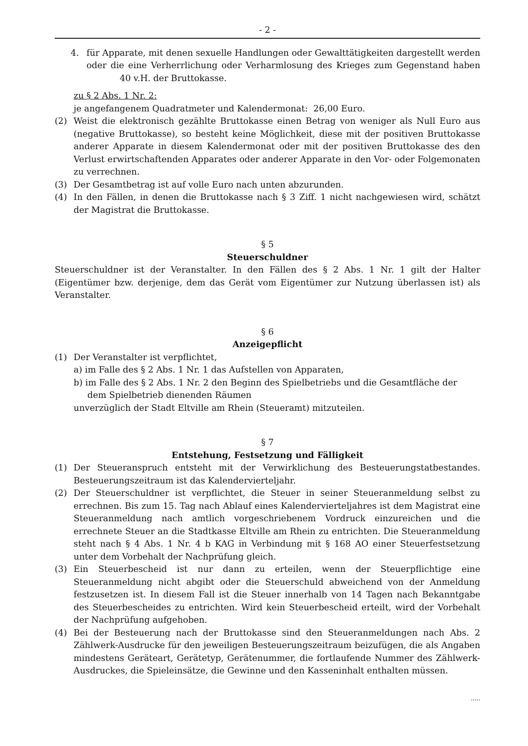- 2 -
4. für Apparate, mit denen sexuelle Handlungen oder Gewalttätigkeiten dargestellt werden oder die eine Verherrlichung oder Verharmlosung des Krieges zum Gegenstand haben 40 v.H. der Bruttokasse.
zu § 2 Abs. 1 Nr. 2:
je angefangenem Quadratmeter und Kalendermonat: 26,00 Euro.
(2) Weist die elektronisch gezählte Bruttokasse einen Betrag von weniger als Null Euro aus (negative Bruttokasse), so besteht keine Möglichkeit, diese mit der positiven Bruttokasse anderer Apparate in diesem Kalendermonat oder mit der positiven Bruttokasse des den Verlust erwirtschaftenden Apparates oder anderer Apparate in den Vor- oder Folgemonaten zu verrechnen.
(3) Der Gesamtbetrag ist auf volle Euro nach unten abzurunden.
(4) In den Fällen, in denen die Bruttokasse nach § 3 Ziff. 1 nicht nachgewiesen wird, schätzt der Magistrat die Bruttokasse.
§ 5
Steuerschuldner
Steuerschuldner ist der Veranstalter. In den Fällen des § 2 Abs. 1 Nr. 1 gilt der Halter (Eigentümer bzw. derjenige, dem das Gerät vom Eigentümer zur Nutzung überlassen ist) als Veranstalter.
§ 6
Anzeigepflicht
(1) Der Veranstalter ist verpflichtet,
a) im Falle des § 2 Abs. 1 Nr. 1 das Aufstellen von Apparaten,
b) im Falle des § 2 Abs. 1 Nr. 2 den Beginn des Spielbetriebs und die Gesamtfläche der
dem Spielbetrieb dienenden Räumen
unverzüglich der Stadt Eltville am Rhein (Steueramt) mitzuteilen.
§ 7
Entstehung, Festsetzung und Fälligkeit
(1) Der Steueranspruch entsteht mit der Verwirklichung des Besteuerungstatbestandes. Besteuerungszeitraum ist das Kalendervierteljahr.
(2) Der Steuerschuldner ist verpflichtet, die Steuer in seiner Steueranmeldung selbst zu errechnen. Bis zum 15. Tag nach Ablauf eines Kalendervierteljahres ist dem Magistrat eine Steueranmeldung nach amtlich vorgeschriebenem Vordruck einzureichen und die errechnete Steuer an die Stadtkasse Eltville am Rhein zu entrichten. Die Steueranmeldung steht nach § 4 Abs. 1 Nr. 4 b KAG in Verbindung mit § 168 AO einer Steuerfestsetzung unter dem Vorbehalt der Nachprüfung gleich.
(3) Ein Steuerbescheid ist nur dann zu erteilen, wenn der Steuerpflichtige eine Steueranmeldung nicht abgibt oder die Steuerschuld abweichend von der Anmeldung festzusetzen ist. In diesem Fall ist die Steuer innerhalb von 14 Tagen nach Bekanntgabe des Steuerbescheides zu entrichten. Wird kein Steuerbescheid erteilt, wird der Vorbehalt der Nachprüfung aufgehoben.
(4) Bei der Besteuerung nach der Bruttokasse sind den Steueranmeldungen nach Abs. 2 Zählwerk-Ausdrucke für den jeweiligen Besteuerungszeitraum beizufügen, die als Angaben mindestens Geräteart, Gerätetyp, Gerätenummer, die fortlaufende Nummer des Zählwerk-Ausdruckes, die Spieleinsätze, die Gewinne und den Kasseninhalt enthalten müssen.
.....